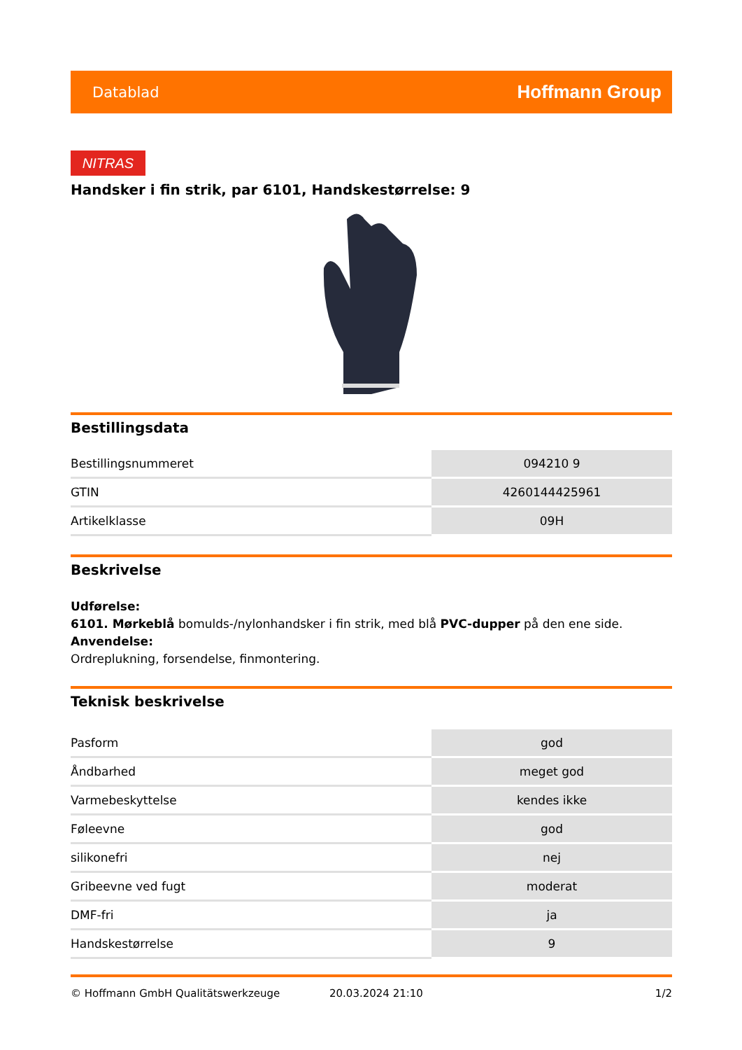Datablad Hoffmann Group
NITRAS
Handsker i fin strik, par 6101, Handskestørrelse: 9
Bestillingsdata
| Bestillingsnummeret | 094210 9 |
| GTIN | 4260144425961 |
| Artikelklasse | 09H |
Beskrivelse
Udførelse:
6101. Mørkeblå bomulds-/nylonhandsker i fin strik, med blå PVC-dupper på den ene side.
Anvendelse:
Ordreplukning, forsendelse, finmontering.
Teknisk beskrivelse
| Pasform | god |
| Åndbarhed | meget god |
| Varmebeskyttelse | kendes ikke |
| Føleevne | god |
| silikonefri | nej |
| Gribeevne ved fugt | moderat |
| DMF-fri | ja |
| Handskestørrelse | 9 |
© Hoffmann GmbH Qualitätswerkzeuge 20.03.2024 21:10 1/2